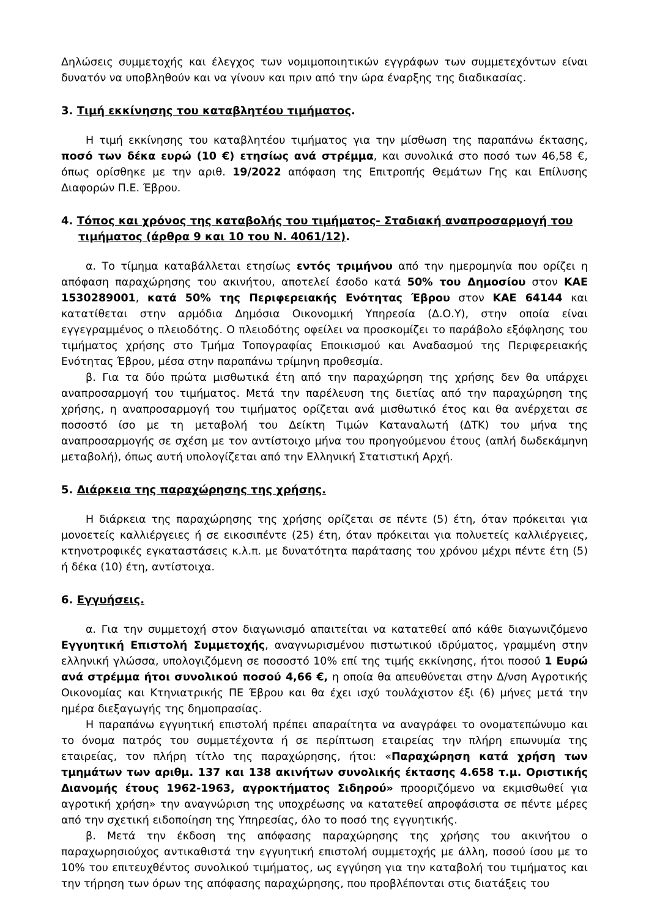Δηλώσεις συμμετοχής και έλεγχος των νομιμοποιητικών εγγράφων των συμμετεχόντων είναι δυνατόν να υποβληθούν και να γίνουν και πριν από την ώρα έναρξης της διαδικασίας.
3. Τιμή εκκίνησης του καταβλητέου τιμήματος.
Η τιμή εκκίνησης του καταβλητέου τιμήματος για την μίσθωση της παραπάνω έκτασης, ποσό των δέκα ευρώ (10 €) ετησίως ανά στρέμμα, και συνολικά στο ποσό των 46,58 €, όπως ορίσθηκε με την αριθ. 19/2022 απόφαση της Επιτροπής Θεμάτων Γης και Επίλυσης Διαφορών Π.Ε. Έβρου.
4. Τόπος και χρόνος της καταβολής του τιμήματος- Σταδιακή αναπροσαρμογή του τιμήματος (άρθρα 9 και 10 του Ν. 4061/12).
α. Το τίμημα καταβάλλεται ετησίως εντός τριμήνου από την ημερομηνία που ορίζει η απόφαση παραχώρησης του ακινήτου, αποτελεί έσοδο κατά 50% του Δημοσίου στον ΚΑΕ 1530289001, κατά 50% της Περιφερειακής Ενότητας Έβρου στον ΚΑΕ 64144 και κατατίθεται στην αρμόδια Δημόσια Οικονομική Υπηρεσία (Δ.Ο.Υ), στην οποία είναι εγγεγραμμένος ο πλειοδότης. Ο πλειοδότης οφείλει να προσκομίζει το παράβολο εξόφλησης του τιμήματος χρήσης στο Τμήμα Τοπογραφίας Εποικισμού και Αναδασμού της Περιφερειακής Ενότητας Έβρου, μέσα στην παραπάνω τρίμηνη προθεσμία.
β. Για τα δύο πρώτα μισθωτικά έτη από την παραχώρηση της χρήσης δεν θα υπάρχει αναπροσαρμογή του τιμήματος. Μετά την παρέλευση της διετίας από την παραχώρηση της χρήσης, η αναπροσαρμογή του τιμήματος ορίζεται ανά μισθωτικό έτος και θα ανέρχεται σε ποσοστό ίσο με τη μεταβολή του Δείκτη Τιμών Καταναλωτή (ΔΤΚ) του μήνα της αναπροσαρμογής σε σχέση με τον αντίστοιχο μήνα του προηγούμενου έτους (απλή δωδεκάμηνη μεταβολή), όπως αυτή υπολογίζεται από την Ελληνική Στατιστική Αρχή.
5. Διάρκεια της παραχώρησης της χρήσης.
Η διάρκεια της παραχώρησης της χρήσης ορίζεται σε πέντε (5) έτη, όταν πρόκειται για μονοετείς καλλιέργειες ή σε εικοσιπέντε (25) έτη, όταν πρόκειται για πολυετείς καλλιέργειες, κτηνοτροφικές εγκαταστάσεις κ.λ.π. με δυνατότητα παράτασης του χρόνου μέχρι πέντε έτη (5) ή δέκα (10) έτη, αντίστοιχα.
6. Εγγυήσεις.
α. Για την συμμετοχή στον διαγωνισμό απαιτείται να κατατεθεί από κάθε διαγωνιζόμενο Εγγυητική Επιστολή Συμμετοχής, αναγνωρισμένου πιστωτικού ιδρύματος, γραμμένη στην ελληνική γλώσσα, υπολογιζόμενη σε ποσοστό 10% επί της τιμής εκκίνησης, ήτοι ποσού 1 Ευρώ ανά στρέμμα ήτοι συνολικού ποσού 4,66 €, η οποία θα απευθύνεται στην Δ/νση Αγροτικής Οικονομίας και Κτηνιατρικής ΠΕ Έβρου και θα έχει ισχύ τουλάχιστον έξι (6) μήνες μετά την ημέρα διεξαγωγής της δημοπρασίας.
Η παραπάνω εγγυητική επιστολή πρέπει απαραίτητα να αναγράφει το ονοματεπώνυμο και το όνομα πατρός του συμμετέχοντα ή σε περίπτωση εταιρείας την πλήρη επωνυμία της εταιρείας, τον πλήρη τίτλο της παραχώρησης, ήτοι: «Παραχώρηση κατά χρήση των τμημάτων των αριθμ. 137 και 138 ακινήτων συνολικής έκτασης 4.658 τ.μ. Οριστικής Διανομής έτους 1962-1963, αγροκτήματος Σιδηρού» προοριζόμενο να εκμισθωθεί για αγροτική χρήση» την αναγνώριση της υποχρέωσης να κατατεθεί απροφάσιστα σε πέντε μέρες από την σχετική ειδοποίηση της Υπηρεσίας, όλο το ποσό της εγγυητικής.
β. Μετά την έκδοση της απόφασης παραχώρησης της χρήσης του ακινήτου ο παραχωρησιούχος αντικαθιστά την εγγυητική επιστολή συμμετοχής με άλλη, ποσού ίσου με το 10% του επιτευχθέντος συνολικού τιμήματος, ως εγγύηση για την καταβολή του τιμήματος και την τήρηση των όρων της απόφασης παραχώρησης, που προβλέπονται στις διατάξεις του